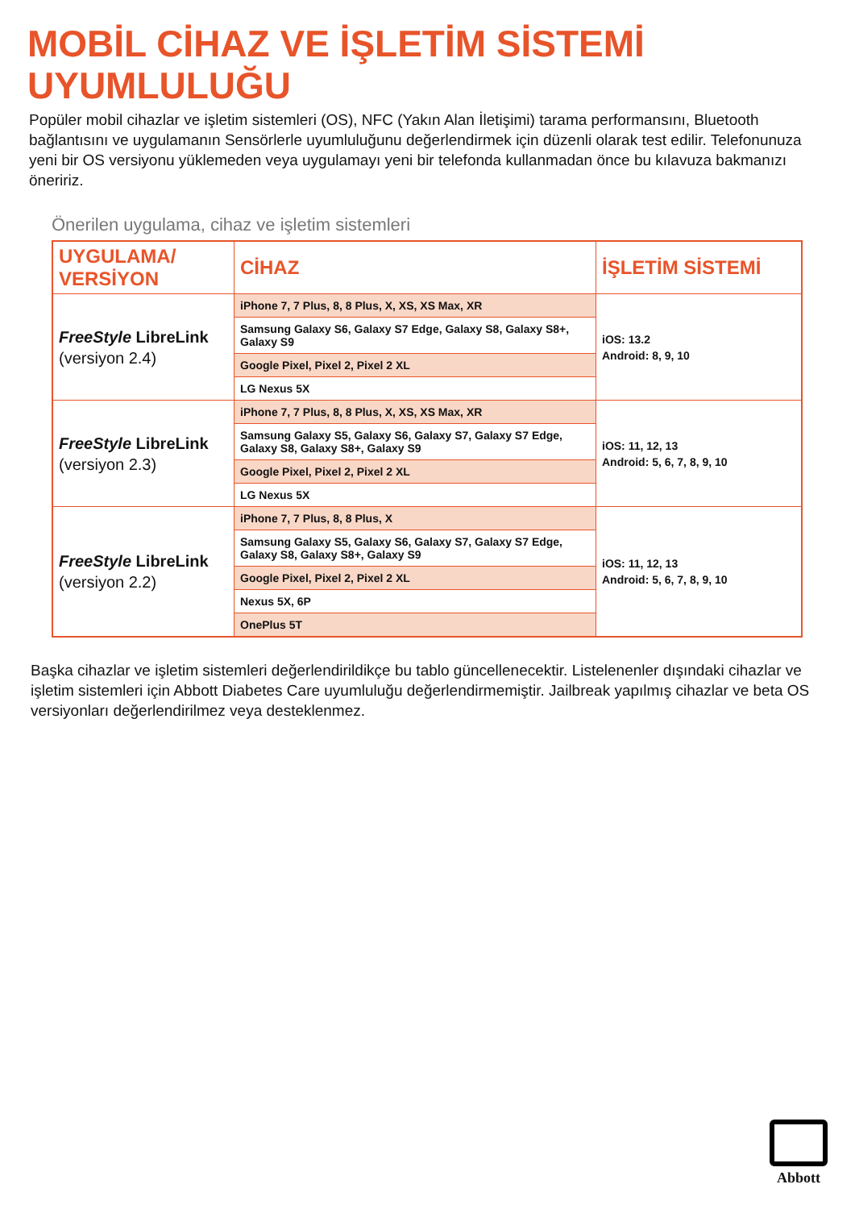MOBİL CİHAZ VE İŞLETİM SİSTEMİ
UYUMLULUĞU
Popüler mobil cihazlar ve işletim sistemleri (OS), NFC (Yakın Alan İletişimi) tarama performansını, Bluetooth bağlantısını ve uygulamanın Sensörlerle uyumluluğunu değerlendirmek için düzenli olarak test edilir. Telefonunuza yeni bir OS versiyonu yüklemeden veya uygulamayı yeni bir telefonda kullanmadan önce bu kılavuza bakmanızı öneririz.
Önerilen uygulama, cihaz ve işletim sistemleri
| UYGULAMA/ VERSİYON | CİHAZ | İŞLETİM SİSTEMİ |
| --- | --- | --- |
| FreeStyle LibreLink (versiyon 2.4) | iPhone 7, 7 Plus, 8, 8 Plus, X, XS, XS Max, XR | iOS: 13.2 Android: 8, 9, 10 |
| | Samsung Galaxy S6, Galaxy S7 Edge, Galaxy S8, Galaxy S8+, Galaxy S9 | |
| | Google Pixel, Pixel 2, Pixel 2 XL | |
| | LG Nexus 5X | |
| FreeStyle LibreLink (versiyon 2.3) | iPhone 7, 7 Plus, 8, 8 Plus, X, XS, XS Max, XR | iOS: 11, 12, 13 Android: 5, 6, 7, 8, 9, 10 |
| | Samsung Galaxy S5, Galaxy S6, Galaxy S7, Galaxy S7 Edge, Galaxy S8, Galaxy S8+, Galaxy S9 | |
| | Google Pixel, Pixel 2, Pixel 2 XL | |
| | LG Nexus 5X | |
| FreeStyle LibreLink (versiyon 2.2) | iPhone 7, 7 Plus, 8, 8 Plus, X | iOS: 11, 12, 13 Android: 5, 6, 7, 8, 9, 10 |
| | Samsung Galaxy S5, Galaxy S6, Galaxy S7, Galaxy S7 Edge, Galaxy S8, Galaxy S8+, Galaxy S9 | |
| | Google Pixel, Pixel 2, Pixel 2 XL | |
| | Nexus 5X, 6P | |
| | OnePlus 5T | |
Başka cihazlar ve işletim sistemleri değerlendirildikçe bu tablo güncellenecektir. Listelenenler dışındaki cihazlar ve işletim sistemleri için Abbott Diabetes Care uyumluluğu değerlendirmemiştir. Jailbreak yapılmış cihazlar ve beta OS versiyonları değerlendirilmez veya desteklenmez.
Abbott